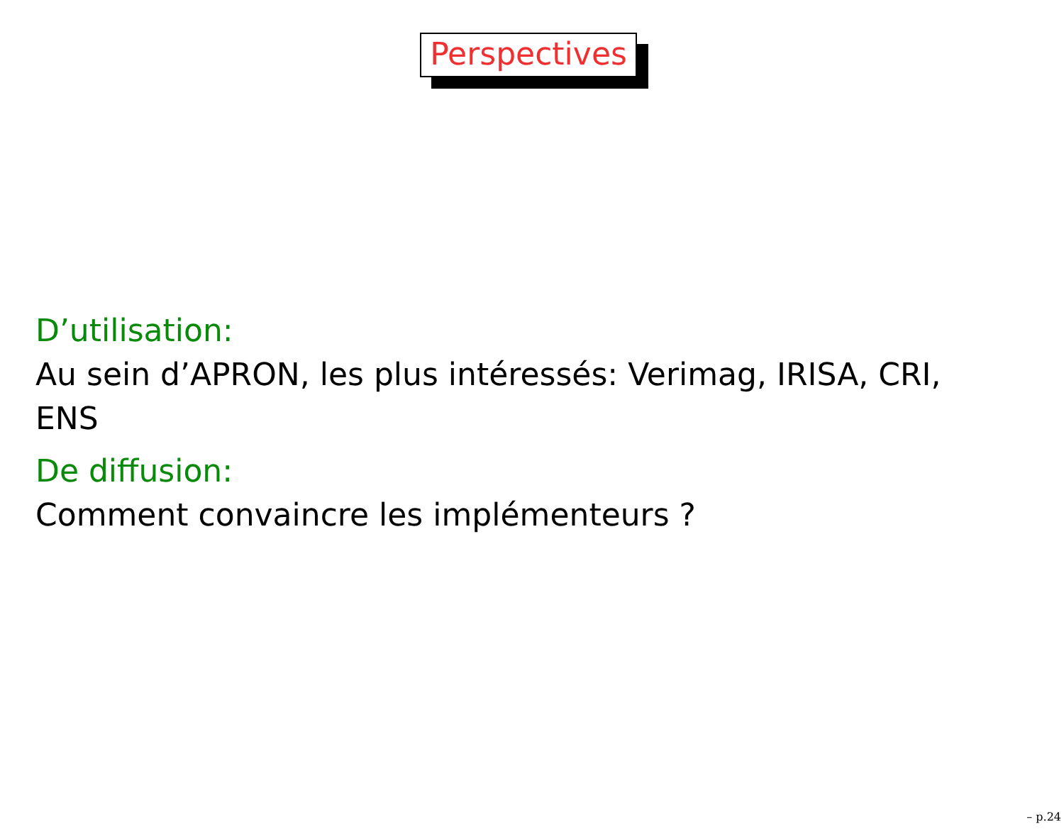Perspectives
D’utilisation:
Au sein d’APRON, les plus intéressés: Verimag, IRISA, CRI, ENS
De diffusion:
Comment convaincre les implémenteurs ?
– p.24